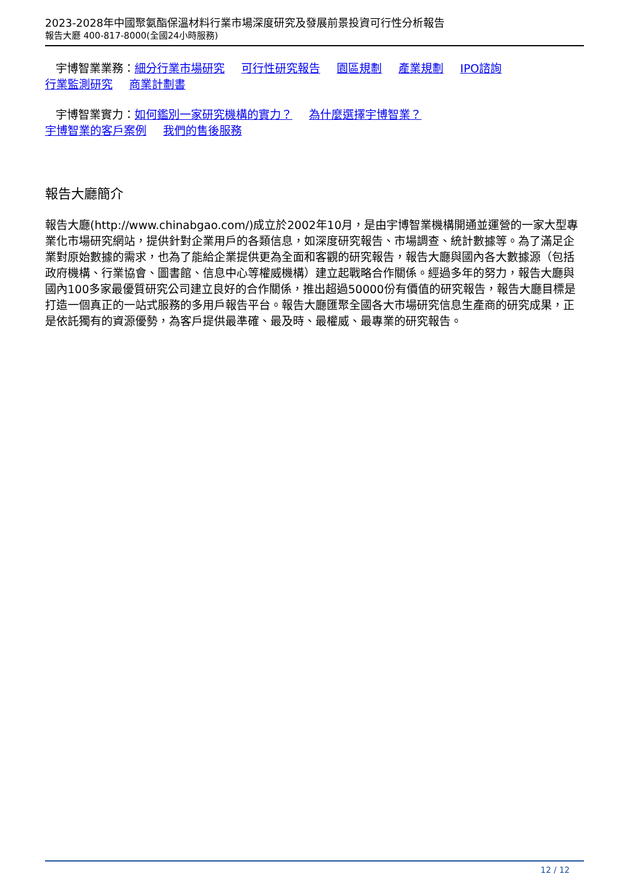2023-2028年中國聚氨酯保溫材料行業市場深度研究及發展前景投資可行性分析報告
報告大廳 400-817-8000(全國24小時服務)
宇博智業業務：細分行業市場研究 可行性研究報告 園區規劃 產業規劃 IPO諮詢
行業監測研究 商業計劃書
宇博智業實力：如何鑑別一家研究機構的實力？ 為什麼選擇宇博智業？
宇博智業的客戶案例 我們的售後服務
報告大廳簡介
報告大廳(http://www.chinabgao.com/)成立於2002年10月，是由宇博智業機構開通並運營的一家大型專業化市場研究網站，提供針對企業用戶的各類信息，如深度研究報告、市場調查、統計數據等。為了滿足企業對原始數據的需求，也為了能給企業提供更為全面和客觀的研究報告，報告大廳與國內各大數據源（包括政府機構、行業協會、圖書館、信息中心等權威機構）建立起戰略合作關係。經過多年的努力，報告大廳與國內100多家最優質研究公司建立良好的合作關係，推出超過50000份有價值的研究報告，報告大廳目標是打造一個真正的一站式服務的多用戶報告平台。報告大廳匯聚全國各大市場研究信息生產商的研究成果，正是依託獨有的資源優勢，為客戶提供最準確、最及時、最權威、最專業的研究報告。
12 / 12